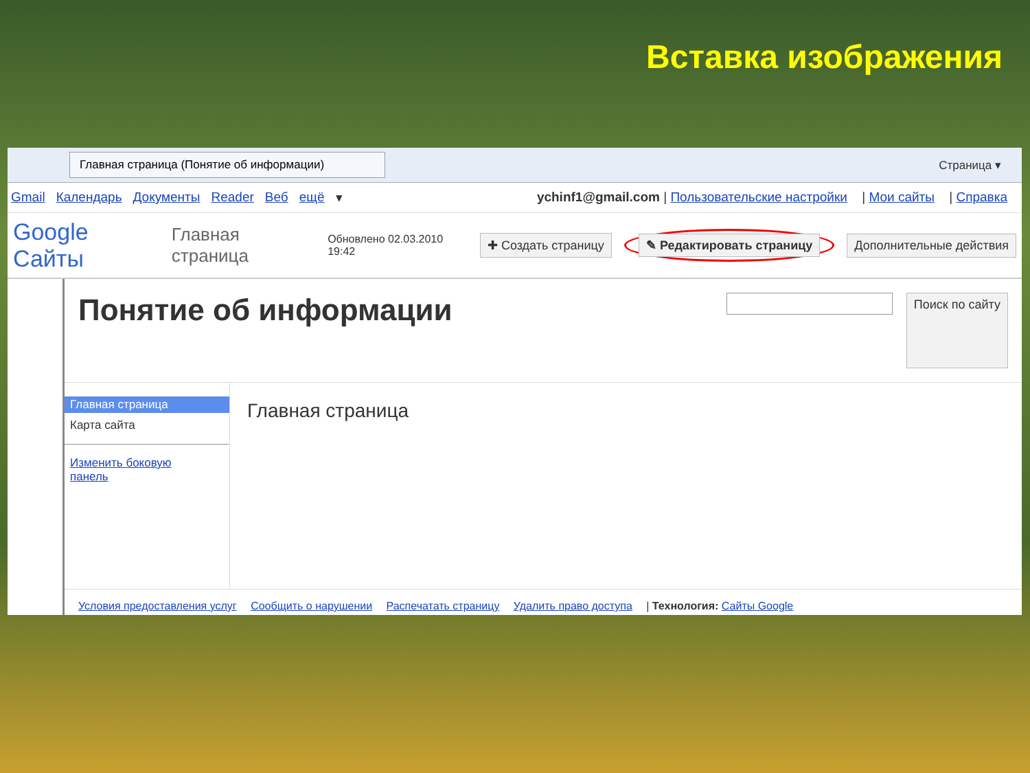Вставка изображения
Главная страница (Понятие об информации) Страница ▾
Gmail Календарь Документы Reader Веб ещё ▾ ychinf1@gmail.com | Пользовательские настройки | Мои сайты | Справка
Google Сайты Главная страница Обновлено 02.03.2010 19:42 ✚ Создать страницу ✎ Редактировать страницу Дополнительные действия
Понятие об информации
Поиск по сайту
Главная страница
Карта сайта
Изменить боковую панель
Главная страница
Условия предоставления услуг Сообщить о нарушении Распечатать страницу Удалить право доступа | Технология: Сайты Google